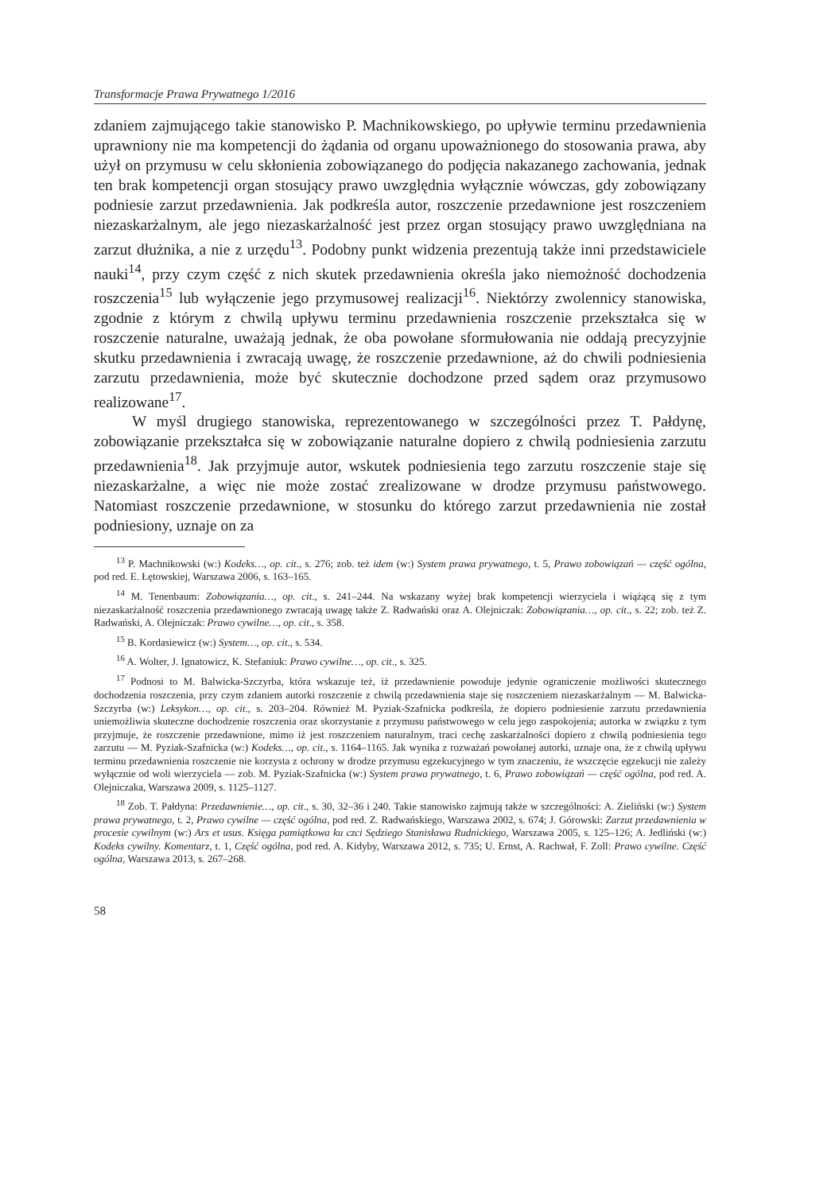Transformacje Prawa Prywatnego 1/2016
zdaniem zajmującego takie stanowisko P. Machnikowskiego, po upływie terminu przedawnienia uprawniony nie ma kompetencji do żądania od organu upoważnionego do stosowania prawa, aby użył on przymusu w celu skłonienia zobowiązanego do podjęcia nakazanego zachowania, jednak ten brak kompetencji organ stosujący prawo uwzględnia wyłącznie wówczas, gdy zobowiązany podniesie zarzut przedawnienia. Jak podkreśla autor, roszczenie przedawnione jest roszczeniem niezaskarżalnym, ale jego niezaskarżalność jest przez organ stosujący prawo uwzględniana na zarzut dłużnika, a nie z urzędu<sup>13</sup>. Podobny punkt widzenia prezentują także inni przedstawiciele nauki<sup>14</sup>, przy czym część z nich skutek przedawnienia określa jako niemożność dochodzenia roszczenia<sup>15</sup> lub wyłączenie jego przymusowej realizacji<sup>16</sup>. Niektórzy zwolennicy stanowiska, zgodnie z którym z chwilą upływu terminu przedawnienia roszczenie przekształca się w roszczenie naturalne, uważają jednak, że oba powołane sformułowania nie oddają precyzyjnie skutku przedawnienia i zwracają uwagę, że roszczenie przedawnione, aż do chwili podniesienia zarzutu przedawnienia, może być skutecznie dochodzone przed sądem oraz przymusowo realizowane<sup>17</sup>.
W myśl drugiego stanowiska, reprezentowanego w szczególności przez T. Pałdynę, zobowiązanie przekształca się w zobowiązanie naturalne dopiero z chwilą podniesienia zarzutu przedawnienia<sup>18</sup>. Jak przyjmuje autor, wskutek podniesienia tego zarzutu roszczenie staje się niezaskarżalne, a więc nie może zostać zrealizowane w drodze przymusu państwowego. Natomiast roszczenie przedawnione, w stosunku do którego zarzut przedawnienia nie został podniesiony, uznaje on za
<sup>13</sup> P. Machnikowski (w:) Kodeks…, op. cit., s. 276; zob. też idem (w:) System prawa prywatnego, t. 5, Prawo zobowiązań — część ogólna, pod red. E. Łętowskiej, Warszawa 2006, s. 163–165.
<sup>14</sup> M. Tenenbaum: Zobowiązania…, op. cit., s. 241–244. Na wskazany wyżej brak kompetencji wierzyciela i wiążącą się z tym niezaskarżalność roszczenia przedawnionego zwracają uwagę także Z. Radwański oraz A. Olejniczak: Zobowiązania…, op. cit., s. 22; zob. też Z. Radwański, A. Olejniczak: Prawo cywilne…, op. cit., s. 358.
<sup>15</sup> B. Kordasiewicz (w:) System…, op. cit., s. 534.
<sup>16</sup> A. Wolter, J. Ignatowicz, K. Stefaniuk: Prawo cywilne…, op. cit., s. 325.
<sup>17</sup> Podnosi to M. Balwicka-Szczyrba, która wskazuje też, iż przedawnienie powoduje jedynie ograniczenie możliwości skutecznego dochodzenia roszczenia, przy czym zdaniem autorki roszczenie z chwilą przedawnienia staje się roszczeniem niezaskarżalnym — M. Balwicka-Szczyrba (w:) Leksykon…, op. cit., s. 203–204. Również M. Pyziak-Szafnicka podkreśla, że dopiero podniesienie zarzutu przedawnienia uniemożliwia skuteczne dochodzenie roszczenia oraz skorzystanie z przymusu państwowego w celu jego zaspokojenia; autorka w związku z tym przyjmuje, że roszczenie przedawnione, mimo iż jest roszczeniem naturalnym, traci cechę zaskarżalności dopiero z chwilą podniesienia tego zarzutu — M. Pyziak-Szafnicka (w:) Kodeks…, op. cit., s. 1164–1165. Jak wynika z rozważań powołanej autorki, uznaje ona, że z chwilą upływu terminu przedawnienia roszczenie nie korzysta z ochrony w drodze przymusu egzekucyjnego w tym znaczeniu, że wszczęcie egzekucji nie zależy wyłącznie od woli wierzyciela — zob. M. Pyziak-Szafnicka (w:) System prawa prywatnego, t. 6, Prawo zobowiązań — część ogólna, pod red. A. Olejniczaka, Warszawa 2009, s. 1125–1127.
<sup>18</sup> Zob. T. Pałdyna: Przedawnienie…, op. cit., s. 30, 32–36 i 240. Takie stanowisko zajmują także w szczególności: A. Zieliński (w:) System prawa prywatnego, t. 2, Prawo cywilne — część ogólna, pod red. Z. Radwańskiego, Warszawa 2002, s. 674; J. Górowski: Zarzut przedawnienia w procesie cywilnym (w:) Ars et usus. Księga pamiątkowa ku czci Sędziego Stanisława Rudnickiego, Warszawa 2005, s. 125–126; A. Jedliński (w:) Kodeks cywilny. Komentarz, t. 1, Część ogólna, pod red. A. Kidyby, Warszawa 2012, s. 735; U. Ernst, A. Rachwał, F. Zoll: Prawo cywilne. Część ogólna, Warszawa 2013, s. 267–268.
58